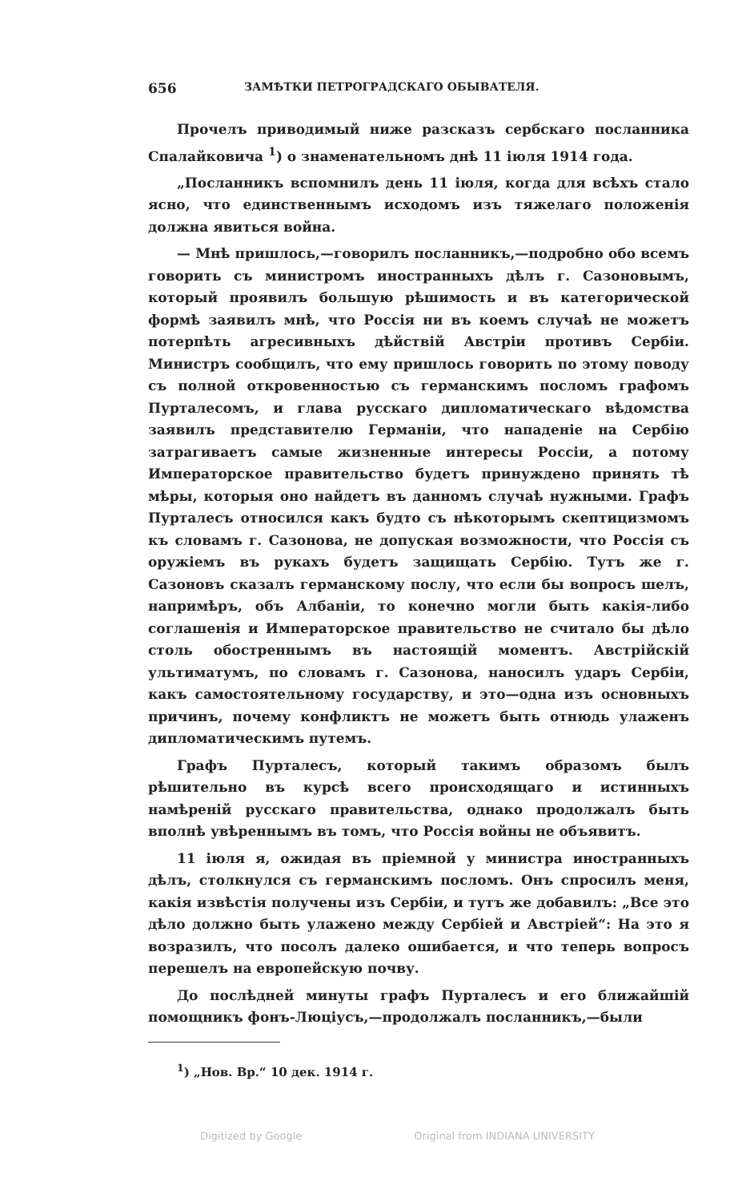656 ЗАМѢТКИ ПЕТРОГРАДСКАГО ОБЫВАТЕЛЯ.
Прочелъ приводимый ниже разсказъ сербскаго посланника Спалайковича <sup>1</sup>) о знаменательномъ днѣ 11 іюля 1914 года.
„Посланникъ вспомнилъ день 11 іюля, когда для всѣхъ стало ясно, что единственнымъ исходомъ изъ тяжелаго положенія должна явиться война.
— Мнѣ пришлось,—говорилъ посланникъ,—подробно обо всемъ говорить съ министромъ иностранныхъ дѣлъ г. Сазоновымъ, который проявилъ большую рѣшимость и въ категорической формѣ заявилъ мнѣ, что Россія ни въ коемъ случаѣ не можетъ потерпѣть агресивныхъ дѣйствій Австріи противъ Сербіи. Министръ сообщилъ, что ему пришлось говорить по этому поводу съ полной откровенностью съ германскимъ посломъ графомъ Пурталесомъ, и глава русскаго дипломатическаго вѣдомства заявилъ представителю Германіи, что нападеніе на Сербію затрагиваетъ самые жизненные интересы Россіи, а потому Императорское правительство будетъ принуждено принять тѣ мѣры, которыя оно найдетъ въ данномъ случаѣ нужными. Графъ Пурталесъ относился какъ будто съ нѣкоторымъ скептицизмомъ къ словамъ г. Сазонова, не допуская возможности, что Россія съ оружіемъ въ рукахъ будетъ защищать Сербію. Тутъ же г. Сазоновъ сказалъ германскому послу, что если бы вопросъ шелъ, напримѣръ, объ Албаніи, то конечно могли быть какія-либо соглашенія и Императорское правительство не считало бы дѣло столь обостреннымъ въ настоящій моментъ. Австрійскій ультиматумъ, по словамъ г. Сазонова, наносилъ ударъ Сербіи, какъ самостоятельному государству, и это—одна изъ основныхъ причинъ, почему конфликтъ не можетъ быть отнюдь улаженъ дипломатическимъ путемъ.
Графъ Пурталесъ, который такимъ образомъ былъ рѣшительно въ курсѣ всего происходящаго и истинныхъ намѣреній русскаго правительства, однако продолжалъ быть вполнѣ увѣреннымъ въ томъ, что Россія войны не объявитъ.
11 іюля я, ожидая въ пріемной у министра иностранныхъ дѣлъ, столкнулся съ германскимъ посломъ. Онъ спросилъ меня, какія извѣстія получены изъ Сербіи, и тутъ же добавилъ: „Все это дѣло должно быть улажено между Сербіей и Австріей“: На это я возразилъ, что посолъ далеко ошибается, и что теперь вопросъ перешелъ на европейскую почву.
До послѣдней минуты графъ Пурталесъ и его ближайшій помощникъ фонъ-Люціусъ,—продолжалъ посланникъ,—были
<sup>1</sup>) „Нов. Вр.“ 10 дек. 1914 г.
Digitized by Google Original from INDIANA UNIVERSITY